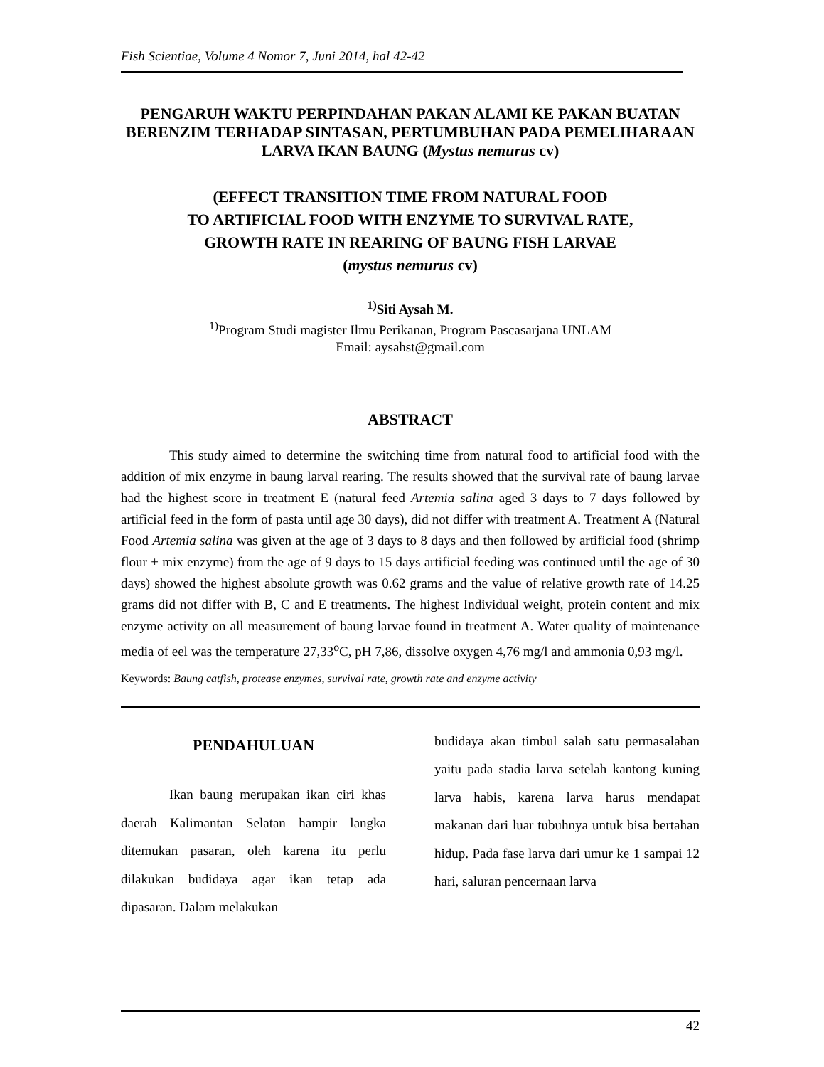Fish Scientiae, Volume 4 Nomor 7, Juni 2014, hal 42-42
PENGARUH WAKTU PERPINDAHAN PAKAN ALAMI KE PAKAN BUATAN BERENZIM TERHADAP SINTASAN, PERTUMBUHAN PADA PEMELIHARAAN LARVA IKAN BAUNG (Mystus nemurus cv)
(EFFECT TRANSITION TIME FROM NATURAL FOOD
TO ARTIFICIAL FOOD WITH ENZYME TO SURVIVAL RATE,
GROWTH RATE IN REARING OF BAUNG FISH LARVAE
(mystus nemurus cv)
<sup>1)</sup> Siti Aysah M.
<sup>1)</sup> Program Studi magister Ilmu Perikanan, Program Pascasarjana UNLAM
Email: aysahst@gmail.com
ABSTRACT
This study aimed to determine the switching time from natural food to artificial food with the addition of mix enzyme in baung larval rearing. The results showed that the survival rate of baung larvae had the highest score in treatment E (natural feed Artemia salina aged 3 days to 7 days followed by artificial feed in the form of pasta until age 30 days), did not differ with treatment A. Treatment A (Natural Food Artemia salina was given at the age of 3 days to 8 days and then followed by artificial food (shrimp flour + mix enzyme) from the age of 9 days to 15 days artificial feeding was continued until the age of 30 days) showed the highest absolute growth was 0.62 grams and the value of relative growth rate of 14.25 grams did not differ with B, C and E treatments. The highest Individual weight, protein content and mix enzyme activity on all measurement of baung larvae found in treatment A. Water quality of maintenance media of eel was the temperature 27,33<sup>o</sup>C, pH 7,86, dissolve oxygen 4,76 mg/l and ammonia 0,93 mg/l.
Keywords: Baung catfish, protease enzymes, survival rate, growth rate and enzyme activity
PENDAHULUAN
Ikan baung merupakan ikan ciri khas daerah Kalimantan Selatan hampir langka ditemukan pasaran, oleh karena itu perlu dilakukan budidaya agar ikan tetap ada dipasaran. Dalam melakukan
budidaya akan timbul salah satu permasalahan yaitu pada stadia larva setelah kantong kuning larva habis, karena larva harus mendapat makanan dari luar tubuhnya untuk bisa bertahan hidup. Pada fase larva dari umur ke 1 sampai 12 hari, saluran pencernaan larva
42